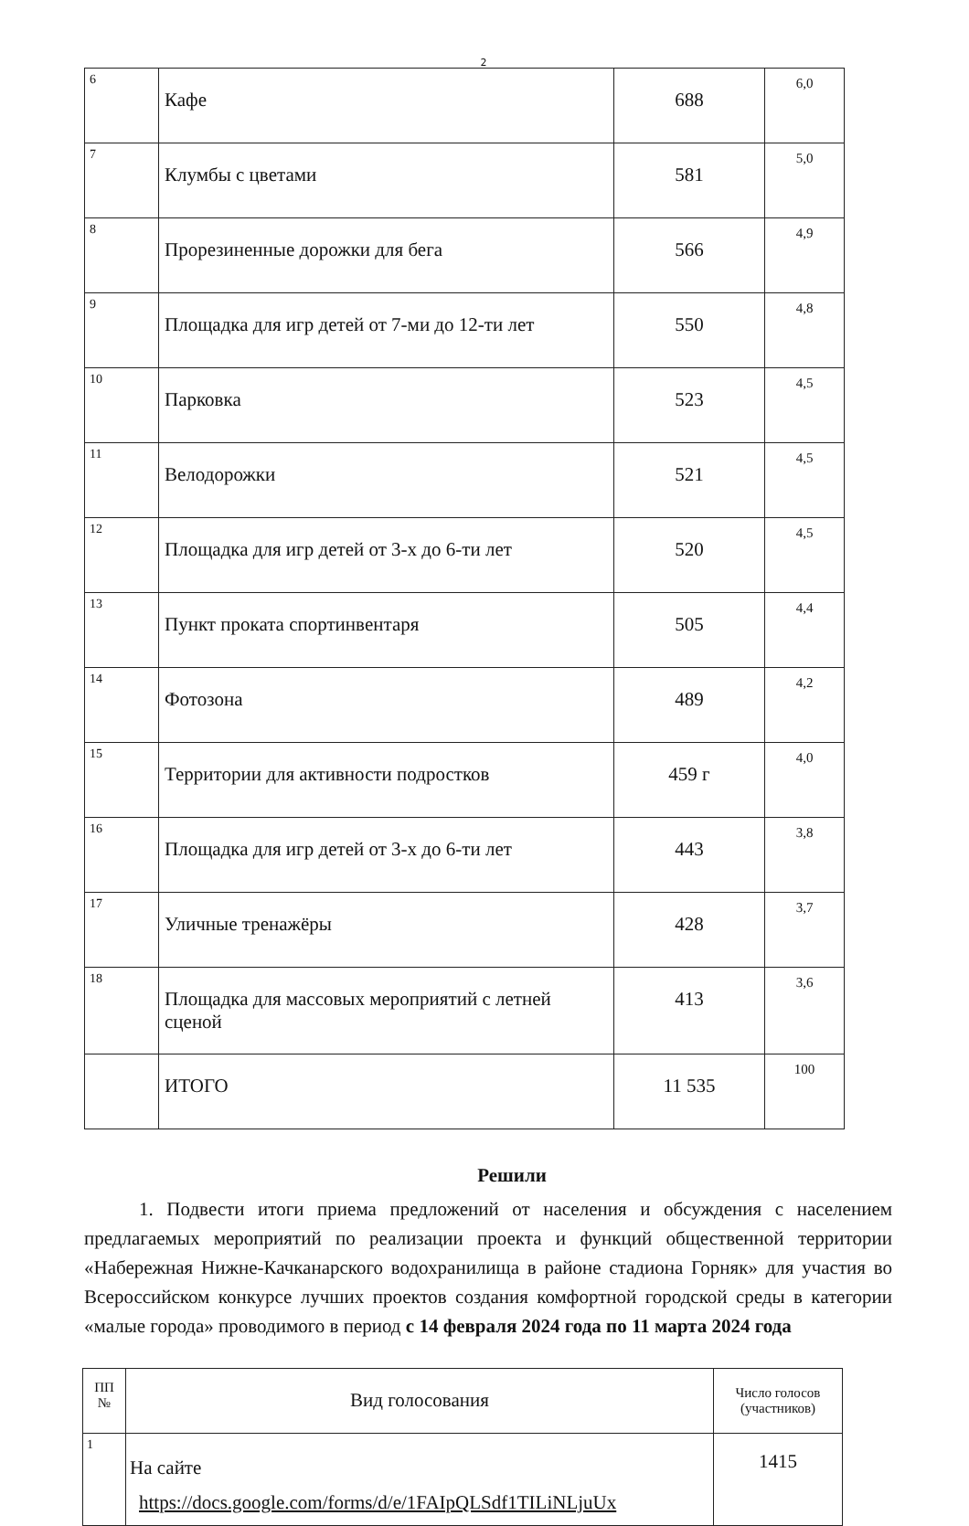2
| 6 | Кафе | 688 | 6,0 |
| 7 | Клумбы с цветами | 581 | 5,0 |
| 8 | Прорезиненные дорожки для бега | 566 | 4,9 |
| 9 | Площадка для игр детей от 7-ми до 12-ти лет | 550 | 4,8 |
| 10 | Парковка | 523 | 4,5 |
| 11 | Велодорожки | 521 | 4,5 |
| 12 | Площадка для игр детей от 3-х до 6-ти лет | 520 | 4,5 |
| 13 | Пункт проката спортинвентаря | 505 | 4,4 |
| 14 | Фотозона | 489 | 4,2 |
| 15 | Территории для активности подростков | 459 г | 4,0 |
| 16 | Площадка для игр детей от 3-х до 6-ти лет | 443 | 3,8 |
| 17 | Уличные тренажёры | 428 | 3,7 |
| 18 | Площадка для массовых мероприятий с летней сценой | 413 | 3,6 |
| | ИТОГО | 11 535 | 100 |
Решили
1. Подвести итоги приема предложений от населения и обсуждения с населением предлагаемых мероприятий по реализации проекта и функций общественной территории «Набережная Нижне-Качканарского водохранилища в районе стадиона Горняк» для участия во Всероссийском конкурсе лучших проектов создания комфортной городской среды в категории «малые города» проводимого в период с 14 февраля 2024 года по 11 марта 2024 года
| ПП № | Вид голосования | Число голосов (участников) |
| --- | --- | --- |
| 1 | На сайте https://docs.google.com/forms/d/e/1FAIpQLSdf1TILiNLjuUx | 1415 |